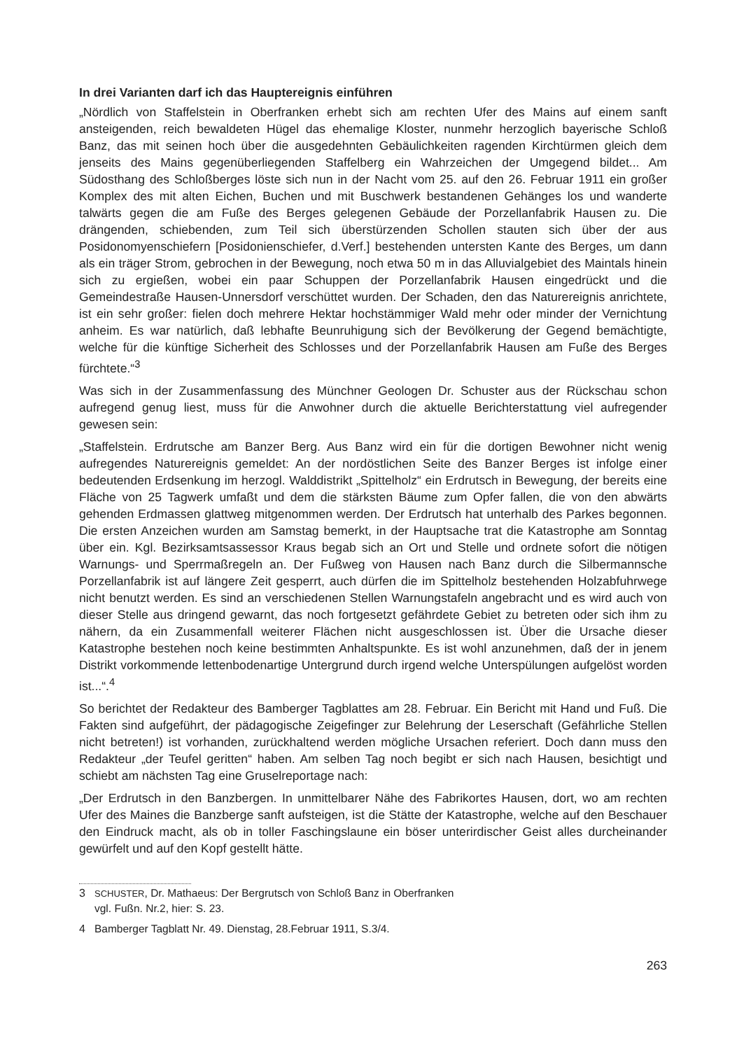In drei Varianten darf ich das Hauptereignis einführen
„Nördlich von Staffelstein in Oberfranken erhebt sich am rechten Ufer des Mains auf einem sanft ansteigenden, reich bewaldeten Hügel das ehemalige Kloster, nunmehr herzoglich bayerische Schloß Banz, das mit seinen hoch über die ausgedehnten Gebäulichkeiten ragenden Kirchtürmen gleich dem jenseits des Mains gegenüberliegenden Staffelberg ein Wahrzeichen der Umgegend bildet... Am Südosthang des Schloßberges löste sich nun in der Nacht vom 25. auf den 26. Februar 1911 ein großer Komplex des mit alten Eichen, Buchen und mit Buschwerk bestandenen Gehänges los und wanderte talwärts gegen die am Fuße des Berges gelegenen Gebäude der Porzellanfabrik Hausen zu. Die drängenden, schiebenden, zum Teil sich überstürzenden Schollen stauten sich über der aus Posidonomyenschiefern [Posidonienschiefer, d.Verf.] bestehenden untersten Kante des Berges, um dann als ein träger Strom, gebrochen in der Bewegung, noch etwa 50 m in das Alluvialgebiet des Maintals hinein sich zu ergießen, wobei ein paar Schuppen der Porzellanfabrik Hausen eingedrückt und die Gemeindestraße Hausen-Unnersdorf verschüttet wurden. Der Schaden, den das Naturereignis anrichtete, ist ein sehr großer: fielen doch mehrere Hektar hochstämmiger Wald mehr oder minder der Vernichtung anheim. Es war natürlich, daß lebhafte Beunruhigung sich der Bevölkerung der Gegend bemächtigte, welche für die künftige Sicherheit des Schlosses und der Porzellanfabrik Hausen am Fuße des Berges fürchtete.“<sup>3</sup>
Was sich in der Zusammenfassung des Münchner Geologen Dr. Schuster aus der Rückschau schon aufregend genug liest, muss für die Anwohner durch die aktuelle Berichterstattung viel aufregender gewesen sein:
„Staffelstein. Erdrutsche am Banzer Berg. Aus Banz wird ein für die dortigen Bewohner nicht wenig aufregendes Naturereignis gemeldet: An der nordöstlichen Seite des Banzer Berges ist infolge einer bedeutenden Erdsenkung im herzogl. Walddistrikt „Spittelholz“ ein Erdrutsch in Bewegung, der bereits eine Fläche von 25 Tagwerk umfaßt und dem die stärksten Bäume zum Opfer fallen, die von den abwärts gehenden Erdmassen glattweg mitgenommen werden. Der Erdrutsch hat unterhalb des Parkes begonnen. Die ersten Anzeichen wurden am Samstag bemerkt, in der Hauptsache trat die Katastrophe am Sonntag über ein. Kgl. Bezirksamtsassessor Kraus begab sich an Ort und Stelle und ordnete sofort die nötigen Warnungs- und Sperrmaßregeln an. Der Fußweg von Hausen nach Banz durch die Silbermannsche Porzellanfabrik ist auf längere Zeit gesperrt, auch dürfen die im Spittelholz bestehenden Holzabfuhrwege nicht benutzt werden. Es sind an verschiedenen Stellen Warnungstafeln angebracht und es wird auch von dieser Stelle aus dringend gewarnt, das noch fortgesetzt gefährdete Gebiet zu betreten oder sich ihm zu nähern, da ein Zusammenfall weiterer Flächen nicht ausgeschlossen ist. Über die Ursache dieser Katastrophe bestehen noch keine bestimmten Anhaltspunkte. Es ist wohl anzunehmen, daß der in jenem Distrikt vorkommende lettenbodenartige Untergrund durch irgend welche Unterspülungen aufgelöst worden ist...“.<sup>4</sup>
So berichtet der Redakteur des Bamberger Tagblattes am 28. Februar. Ein Bericht mit Hand und Fuß. Die Fakten sind aufgeführt, der pädagogische Zeigefinger zur Belehrung der Leserschaft (Gefährliche Stellen nicht betreten!) ist vorhanden, zurückhaltend werden mögliche Ursachen referiert. Doch dann muss den Redakteur „der Teufel geritten“ haben. Am selben Tag noch begibt er sich nach Hausen, besichtigt und schiebt am nächsten Tag eine Gruselreportage nach:
„Der Erdrutsch in den Banzbergen. In unmittelbarer Nähe des Fabrikortes Hausen, dort, wo am rechten Ufer des Maines die Banzberge sanft aufsteigen, ist die Stätte der Katastrophe, welche auf den Beschauer den Eindruck macht, als ob in toller Faschingslaune ein böser unterirdischer Geist alles durcheinander gewürfelt und auf den Kopf gestellt hätte.
3 SCHUSTER, Dr. Mathaeus: Der Bergrutsch von Schloß Banz in Oberfranken
vgl. Fußn. Nr.2, hier: S. 23.
4 Bamberger Tagblatt Nr. 49. Dienstag, 28.Februar 1911, S.3/4.
263